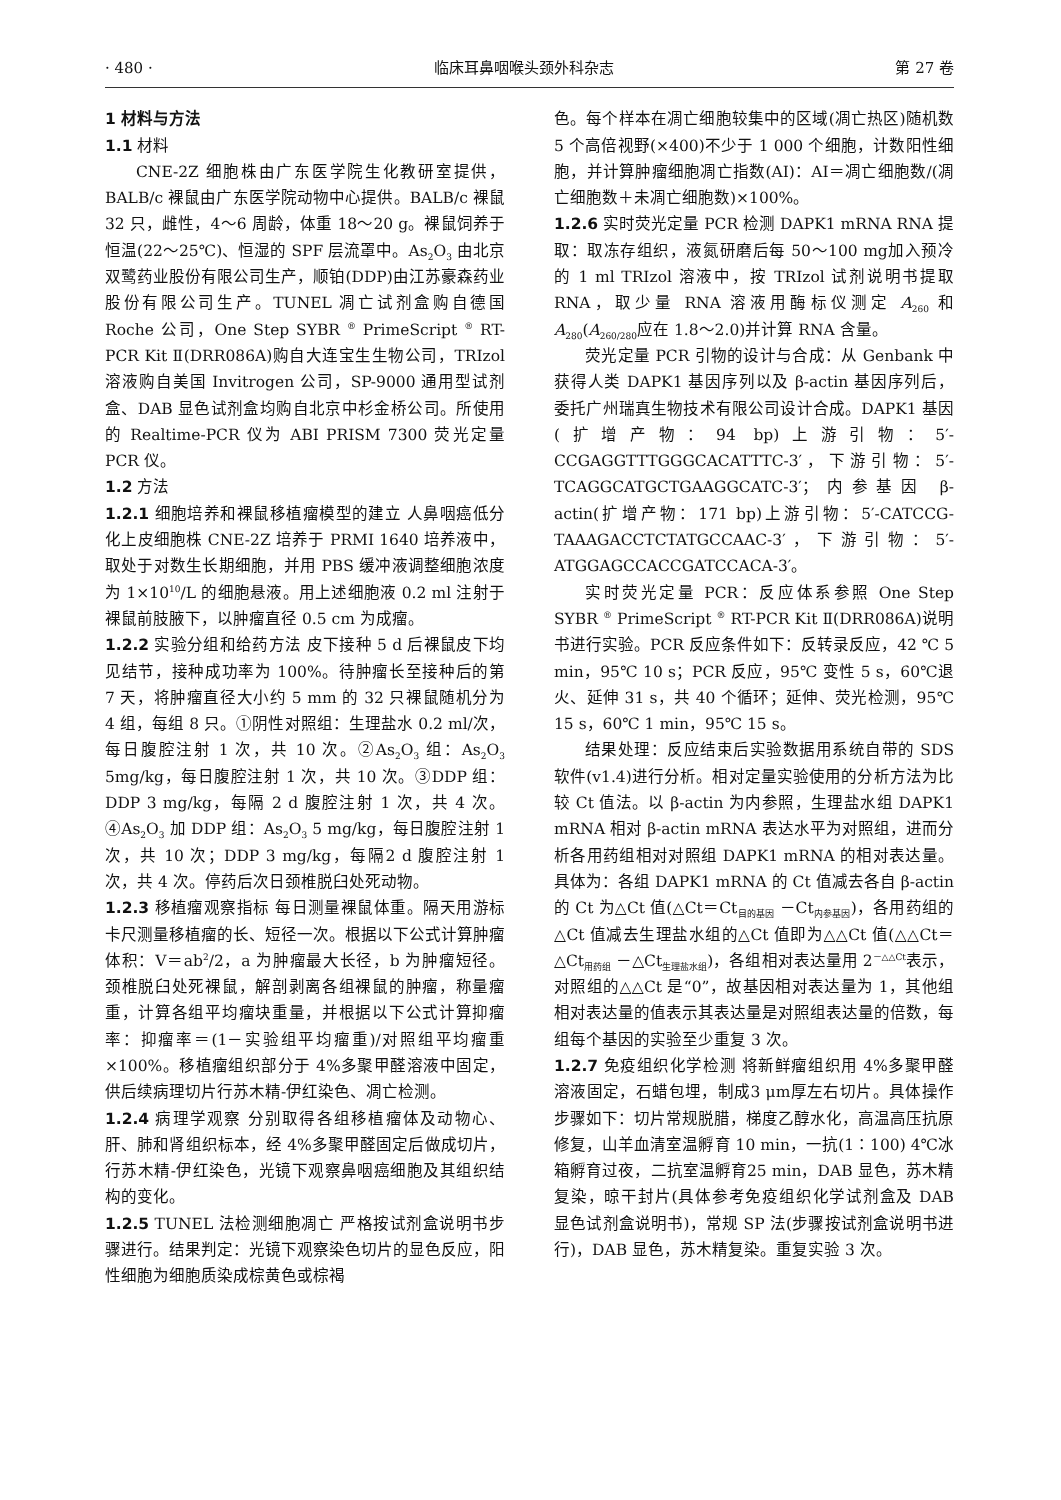· 480 · 临床耳鼻咽喉头颈外科杂志 第 27 卷
1 材料与方法
1.1 材料
CNE-2Z 细胞株由广东医学院生化教研室提供，BALB/c 裸鼠由广东医学院动物中心提供。BALB/c 裸鼠 32 只，雌性，4～6 周龄，体重 18～20 g。裸鼠饲养于恒温(22～25℃)、恒湿的 SPF 层流罩中。As<sub>2</sub>O<sub>3</sub> 由北京双鹭药业股份有限公司生产，顺铂(DDP)由江苏豪森药业股份有限公司生产。TUNEL 凋亡试剂盒购自德国 Roche 公司，One Step SYBR <sup>®</sup> PrimeScript <sup>®</sup> RT-PCR Kit Ⅱ(DRR086A)购自大连宝生生物公司，TRIzol 溶液购自美国 Invitrogen 公司，SP-9000 通用型试剂盒、DAB 显色试剂盒均购自北京中杉金桥公司。所使用的 Realtime-PCR 仪为 ABI PRISM 7300 荧光定量 PCR 仪。
1.2 方法
1.2.1 细胞培养和裸鼠移植瘤模型的建立 人鼻咽癌低分化上皮细胞株 CNE-2Z 培养于 PRMI 1640 培养液中，取处于对数生长期细胞，并用 PBS 缓冲液调整细胞浓度为 1×10<sup>10</sup>/L 的细胞悬液。用上述细胞液 0.2 ml 注射于裸鼠前肢腋下，以肿瘤直径 0.5 cm 为成瘤。
1.2.2 实验分组和给药方法 皮下接种 5 d 后裸鼠皮下均见结节，接种成功率为 100%。待肿瘤长至接种后的第 7 天，将肿瘤直径大小约 5 mm 的 32 只裸鼠随机分为 4 组，每组 8 只。①阴性对照组：生理盐水 0.2 ml/次，每日腹腔注射 1 次，共 10 次。②As<sub>2</sub>O<sub>3</sub> 组：As<sub>2</sub>O<sub>3</sub> 5mg/kg，每日腹腔注射 1 次，共 10 次。③DDP 组：DDP 3 mg/kg，每隔 2 d 腹腔注射 1 次，共 4 次。④As<sub>2</sub>O<sub>3</sub> 加 DDP 组：As<sub>2</sub>O<sub>3</sub> 5 mg/kg，每日腹腔注射 1 次，共 10 次；DDP 3 mg/kg，每隔2 d 腹腔注射 1 次，共 4 次。停药后次日颈椎脱臼处死动物。
1.2.3 移植瘤观察指标 每日测量裸鼠体重。隔天用游标卡尺测量移植瘤的长、短径一次。根据以下公式计算肿瘤体积：V＝ab<sup>2</sup>/2，a 为肿瘤最大长径，b 为肿瘤短径。颈椎脱臼处死裸鼠，解剖剥离各组裸鼠的肿瘤，称量瘤重，计算各组平均瘤块重量，并根据以下公式计算抑瘤率：抑瘤率＝(1－实验组平均瘤重)/对照组平均瘤重×100%。移植瘤组织部分于 4%多聚甲醛溶液中固定，供后续病理切片行苏木精-伊红染色、凋亡检测。
1.2.4 病理学观察 分别取得各组移植瘤体及动物心、肝、肺和肾组织标本，经 4%多聚甲醛固定后做成切片，行苏木精-伊红染色，光镜下观察鼻咽癌细胞及其组织结构的变化。
1.2.5 TUNEL 法检测细胞凋亡 严格按试剂盒说明书步骤进行。结果判定：光镜下观察染色切片的显色反应，阳性细胞为细胞质染成棕黄色或棕褐
色。每个样本在凋亡细胞较集中的区域(凋亡热区)随机数 5 个高倍视野(×400)不少于 1 000 个细胞，计数阳性细胞，并计算肿瘤细胞凋亡指数(AI)：AI＝凋亡细胞数/(凋亡细胞数＋未凋亡细胞数)×100%。
1.2.6 实时荧光定量 PCR 检测 DAPK1 mRNA RNA 提取：取冻存组织，液氮研磨后每 50～100 mg加入预冷的 1 ml TRIzol 溶液中，按 TRIzol 试剂说明书提取 RNA，取少量 RNA 溶液用酶标仪测定 A<sub>260</sub> 和 A<sub>280</sub>(A<sub>260/280</sub>应在 1.8～2.0)并计算 RNA 含量。
荧光定量 PCR 引物的设计与合成：从 Genbank 中获得人类 DAPK1 基因序列以及 β-actin 基因序列后，委托广州瑞真生物技术有限公司设计合成。DAPK1 基因(扩增产物：94 bp)上游引物：5′-CCGAGGTTTGGGCACATTTC-3′，下游引物：5′-TCAGGCATGCTGAAGGCATC-3′；内参基因 β-actin(扩增产物：171 bp)上游引物：5′-CATCCG-TAAAGACCTCTATGCCAAC-3′，下游引物：5′-ATGGAGCCACCGATCCACA-3′。
实时荧光定量 PCR：反应体系参照 One Step SYBR <sup>®</sup> PrimeScript <sup>®</sup> RT-PCR Kit Ⅱ(DRR086A)说明书进行实验。PCR 反应条件如下：反转录反应，42 ℃ 5 min，95℃ 10 s；PCR 反应，95℃ 变性 5 s，60℃退火、延伸 31 s，共 40 个循环；延伸、荧光检测，95℃ 15 s，60℃ 1 min，95℃ 15 s。
结果处理：反应结束后实验数据用系统自带的 SDS 软件(v1.4)进行分析。相对定量实验使用的分析方法为比较 Ct 值法。以 β-actin 为内参照，生理盐水组 DAPK1 mRNA 相对 β-actin mRNA 表达水平为对照组，进而分析各用药组相对对照组 DAPK1 mRNA 的相对表达量。具体为：各组 DAPK1 mRNA 的 Ct 值减去各自 β-actin 的 Ct 为△Ct 值(△Ct＝Ct<sub>目的基因</sub> －Ct<sub>内参基因</sub>)，各用药组的△Ct 值减去生理盐水组的△Ct 值即为△△Ct 值(△△Ct＝△Ct<sub>用药组</sub> －△Ct<sub>生理盐水组</sub>)，各组相对表达量用 2<sup>－△△Ct</sup>表示，对照组的△△Ct 是“0”，故基因相对表达量为 1，其他组相对表达量的值表示其表达量是对照组表达量的倍数，每组每个基因的实验至少重复 3 次。
1.2.7 免疫组织化学检测 将新鲜瘤组织用 4%多聚甲醛溶液固定，石蜡包埋，制成3 μm厚左右切片。具体操作步骤如下：切片常规脱腊，梯度乙醇水化，高温高压抗原修复，山羊血清室温孵育 10 min，一抗(1∶100) 4℃冰箱孵育过夜，二抗室温孵育25 min，DAB 显色，苏木精复染，晾干封片(具体参考免疫组织化学试剂盒及 DAB 显色试剂盒说明书)，常规 SP 法(步骤按试剂盒说明书进行)，DAB 显色，苏木精复染。重复实验 3 次。